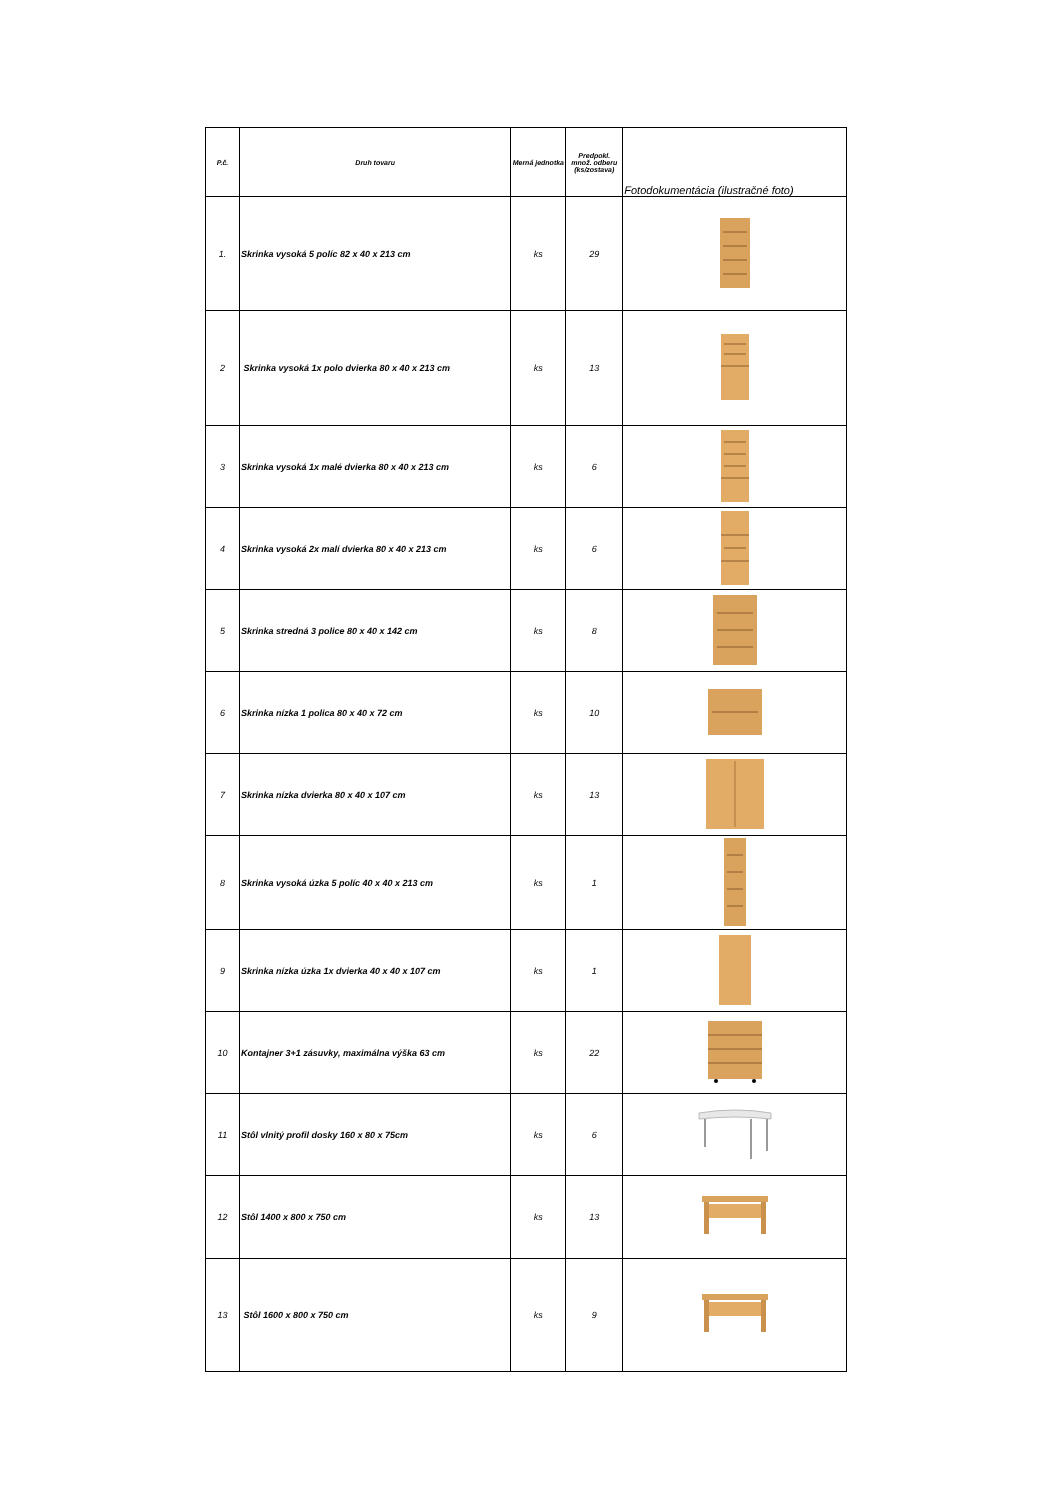| P.č. | Druh tovaru | Merná jednotka | Predpokl. množ. odberu (ks/zostava) | Fotodokumentácia (ilustračné foto) |
| --- | --- | --- | --- | --- |
| 1. | Skrinka vysoká 5 políc 82 x 40 x 213 cm | ks | 29 | |
| 2 | Skrinka vysoká 1x polo dvierka 80 x 40 x 213 cm | ks | 13 | |
| 3 | Skrinka vysoká 1x malé dvierka 80 x 40 x 213 cm | ks | 6 | |
| 4 | Skrinka vysoká 2x malí dvierka 80 x 40 x 213 cm | ks | 6 | |
| 5 | Skrinka stredná 3 police 80 x 40 x 142 cm | ks | 8 | |
| 6 | Skrinka nízka 1 polica 80 x 40 x 72 cm | ks | 10 | |
| 7 | Skrinka nízka dvierka 80 x 40 x 107 cm | ks | 13 | |
| 8 | Skrinka vysoká úzka 5 políc 40 x 40 x 213 cm | ks | 1 | |
| 9 | Skrinka nízka úzka 1x dvierka 40 x 40 x 107 cm | ks | 1 | |
| 10 | Kontajner 3+1 zásuvky, maximálna výška 63 cm | ks | 22 | |
| 11 | Stôl vlnitý profil dosky 160 x 80 x 75cm | ks | 6 | |
| 12 | Stôl 1400 x 800 x 750 cm | ks | 13 | |
| 13 | Stôl 1600 x 800 x 750 cm | ks | 9 | |